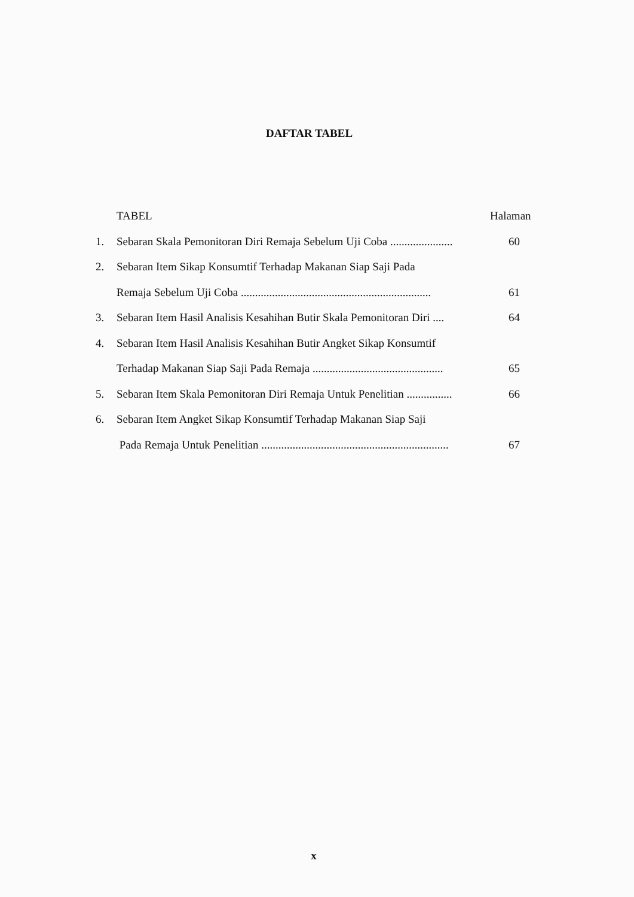DAFTAR TABEL
TABEL Halaman
1. Sebaran Skala Pemonitoran Diri Remaja Sebelum Uji Coba ...................... 60
2. Sebaran Item Sikap Konsumtif Terhadap Makanan Siap Saji Pada
Remaja Sebelum Uji Coba ................................................................... 61
3. Sebaran Item Hasil Analisis Kesahihan Butir Skala Pemonitoran Diri .... 64
4. Sebaran Item Hasil Analisis Kesahihan Butir Angket Sikap Konsumtif
Terhadap Makanan Siap Saji Pada Remaja .............................................. 65
5. Sebaran Item Skala Pemonitoran Diri Remaja Untuk Penelitian ................ 66
6. Sebaran Item Angket Sikap Konsumtif Terhadap Makanan Siap Saji
Pada Remaja Untuk Penelitian .................................................................. 67
x